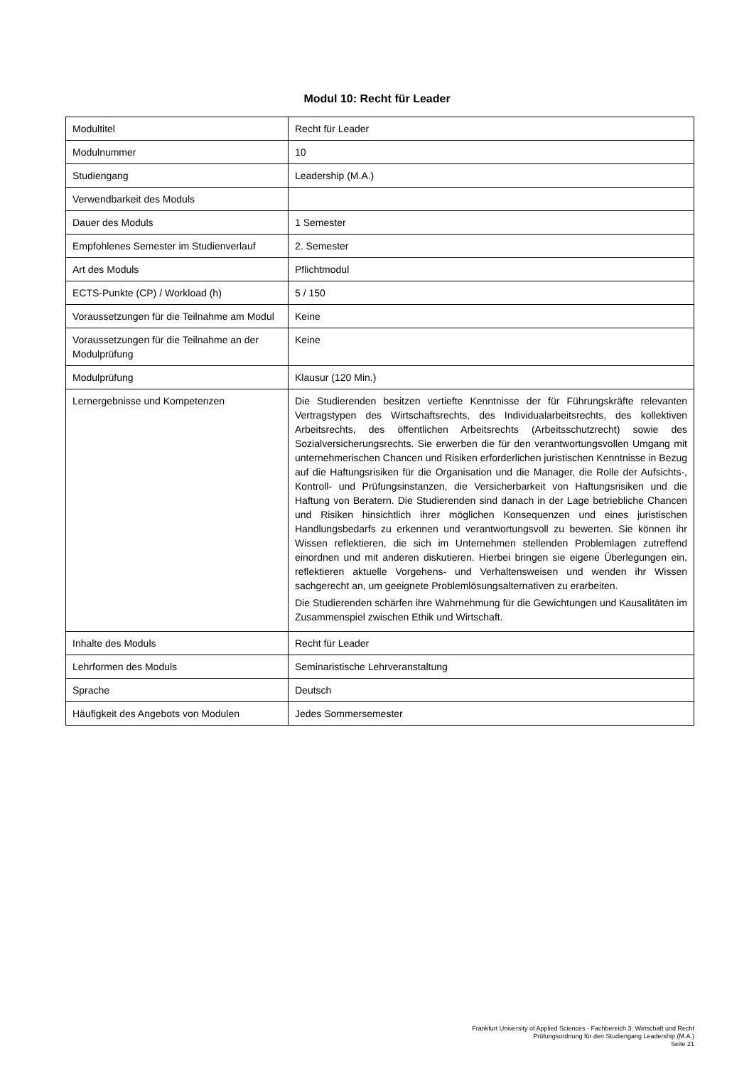Modul 10: Recht für Leader
| Modultitel | Recht für Leader |
| Modulnummer | 10 |
| Studiengang | Leadership (M.A.) |
| Verwendbarkeit des Moduls | |
| Dauer des Moduls | 1 Semester |
| Empfohlenes Semester im Studienverlauf | 2. Semester |
| Art des Moduls | Pflichtmodul |
| ECTS-Punkte (CP) / Workload (h) | 5 / 150 |
| Voraussetzungen für die Teilnahme am Modul | Keine |
| Voraussetzungen für die Teilnahme an der Modulprüfung | Keine |
| Modulprüfung | Klausur (120 Min.) |
| Lernergebnisse und Kompetenzen | Die Studierenden besitzen vertiefte Kenntnisse der für Führungskräfte relevanten Vertragstypen des Wirtschaftsrechts, des Individualarbeitsrechts, des kollektiven Arbeitsrechts, des öffentlichen Arbeitsrechts (Arbeitsschutzrecht) sowie des Sozialversicherungsrechts. Sie erwerben die für den verantwortungsvollen Umgang mit unternehmerischen Chancen und Risiken erforderlichen juristischen Kenntnisse in Bezug auf die Haftungsrisiken für die Organisation und die Manager, die Rolle der Aufsichts-, Kontroll- und Prüfungsinstanzen, die Versicherbarkeit von Haftungsrisiken und die Haftung von Beratern. Die Studierenden sind danach in der Lage betriebliche Chancen und Risiken hinsichtlich ihrer möglichen Konsequenzen und eines juristischen Handlungsbedarfs zu erkennen und verantwortungsvoll zu bewerten. Sie können ihr Wissen reflektieren, die sich im Unternehmen stellenden Problemlagen zutreffend einordnen und mit anderen diskutieren. Hierbei bringen sie eigene Überlegungen ein, reflektieren aktuelle Vorgehens- und Verhaltensweisen und wenden ihr Wissen sachgerecht an, um geeignete Problemlösungsalternativen zu erarbeiten. Die Studierenden schärfen ihre Wahrnehmung für die Gewichtungen und Kausalitäten im Zusammenspiel zwischen Ethik und Wirtschaft. |
| Inhalte des Moduls | Recht für Leader |
| Lehrformen des Moduls | Seminaristische Lehrveranstaltung |
| Sprache | Deutsch |
| Häufigkeit des Angebots von Modulen | Jedes Sommersemester |
Frankfurt University of Applied Sciences - Fachbereich 3: Wirtschaft und Recht
Prüfungsordnung für den Studiengang Leadership (M.A.)
Seite 21